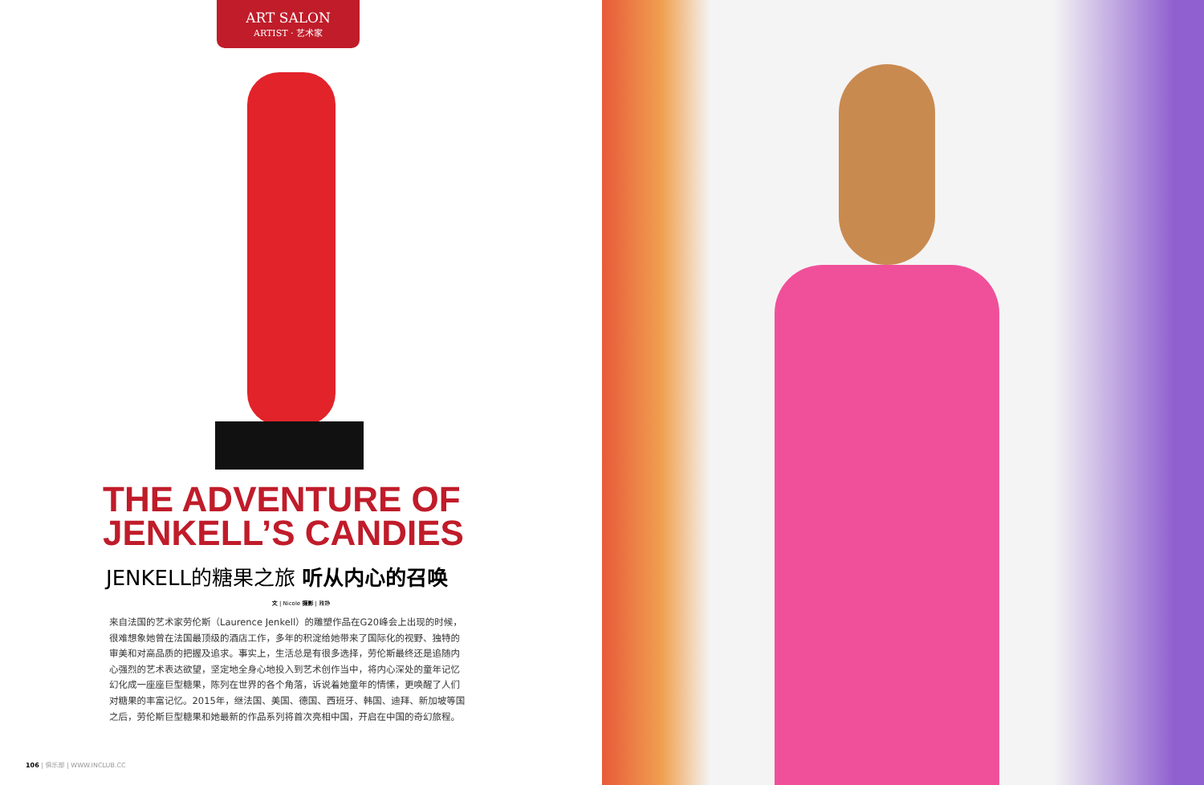ART SALON
ARTIST · 艺术家
THE ADVENTURE OF
JENKELL’S CANDIES
JENKELL的糖果之旅 听从内心的召唤
文 | Nicole 摄影 | 雅静
来自法国的艺术家劳伦斯（Laurence Jenkell）的雕塑作品在G20峰会上出现的时候，很难想象她曾在法国最顶级的酒店工作，多年的积淀给她带来了国际化的视野、独特的审美和对高品质的把握及追求。事实上，生活总是有很多选择，劳伦斯最终还是追随内心强烈的艺术表达欲望，坚定地全身心地投入到艺术创作当中，将内心深处的童年记忆幻化成一座座巨型糖果，陈列在世界的各个角落，诉说着她童年的情愫，更唤醒了人们对糖果的丰富记忆。2015年，继法国、美国、德国、西班牙、韩国、迪拜、新加坡等国之后，劳伦斯巨型糖果和她最新的作品系列将首次亮相中国，开启在中国的奇幻旅程。
106 | 俱乐部 | WWW.INCLUB.CC